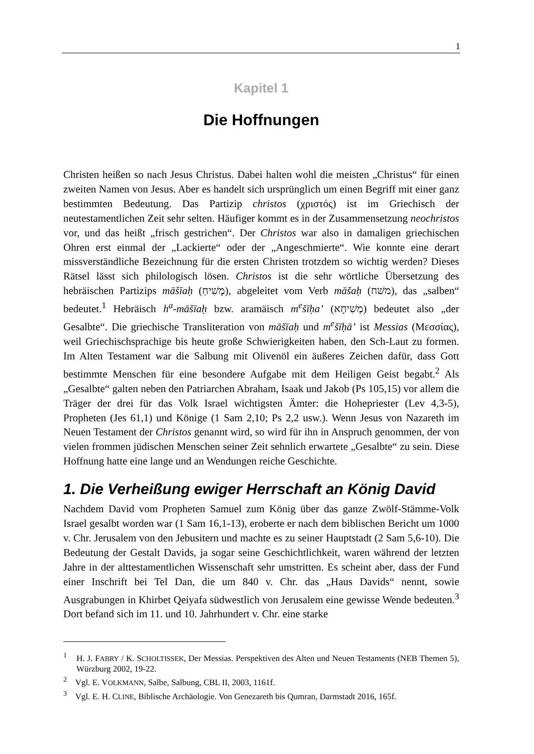1
Kapitel 1
Die Hoffnungen
Christen heißen so nach Jesus Christus. Dabei halten wohl die meisten „Christus“ für einen zweiten Namen von Jesus. Aber es handelt sich ursprünglich um einen Begriff mit einer ganz bestimmten Bedeutung. Das Partizip christos (χριστός) ist im Griechisch der neutestamentlichen Zeit sehr selten. Häufiger kommt es in der Zusammensetzung neochristos vor, und das heißt „frisch gestrichen“. Der Christos war also in damaligen griechischen Ohren erst einmal der „Lackierte“ oder der „Angeschmierte“. Wie konnte eine derart missverständliche Bezeichnung für die ersten Christen trotzdem so wichtig werden? Dieses Rätsel lässt sich philologisch lösen. Christos ist die sehr wörtliche Übersetzung des hebräischen Partizips māšīaḥ (מָשִׁיחַ), abgeleitet vom Verb māšaḥ (משׁח), das „salben“ bedeutet.<sup>1</sup> Hebräisch h<sup>a</sup>-māšīaḥ bzw. aramäisch m<sup>e</sup>šīḥa’ (מְשִׁיחָא) bedeutet also „der Gesalbte“. Die griechische Transliteration von māšīaḥ und m<sup>e</sup>šīḥā’ ist Messias (Μεσσίας), weil Griechischsprachige bis heute große Schwierigkeiten haben, den Sch-Laut zu formen. Im Alten Testament war die Salbung mit Olivenöl ein äußeres Zeichen dafür, dass Gott bestimmte Menschen für eine besondere Aufgabe mit dem Heiligen Geist begabt.<sup>2</sup> Als „Gesalbte“ galten neben den Patriarchen Abraham, Isaak und Jakob (Ps 105,15) vor allem die Träger der drei für das Volk Israel wichtigsten Ämter: die Hohepriester (Lev 4,3-5), Propheten (Jes 61,1) und Könige (1 Sam 2,10; Ps 2,2 usw.). Wenn Jesus von Nazareth im Neuen Testament der Christos genannt wird, so wird für ihn in Anspruch genommen, der von vielen frommen jüdischen Menschen seiner Zeit sehnlich erwartete „Gesalbte“ zu sein. Diese Hoffnung hatte eine lange und an Wendungen reiche Geschichte.
1. Die Verheißung ewiger Herrschaft an König David
Nachdem David vom Propheten Samuel zum König über das ganze Zwölf-Stämme-Volk Israel gesalbt worden war (1 Sam 16,1-13), eroberte er nach dem biblischen Bericht um 1000 v. Chr. Jerusalem von den Jebusitern und machte es zu seiner Hauptstadt (2 Sam 5,6-10). Die Bedeutung der Gestalt Davids, ja sogar seine Geschichtlichkeit, waren während der letzten Jahre in der alttestamentlichen Wissenschaft sehr umstritten. Es scheint aber, dass der Fund einer Inschrift bei Tel Dan, die um 840 v. Chr. das „Haus Davids“ nennt, sowie Ausgrabungen in Khirbet Qeiyafa südwestlich von Jerusalem eine gewisse Wende bedeuten.<sup>3</sup> Dort befand sich im 11. und 10. Jahrhundert v. Chr. eine starke
<sup>1</sup> H. J. FABRY / K. SCHOLTISSEK, Der Messias. Perspektiven des Alten und Neuen Testaments (NEB Themen 5), Würzburg 2002, 19-22.
<sup>2</sup> Vgl. E. VOLKMANN, Salbe, Salbung, CBL II, 2003, 1161f.
<sup>3</sup> Vgl. E. H. CLINE, Biblische Archäologie. Von Genezareth bis Qumran, Darmstadt 2016, 165f.